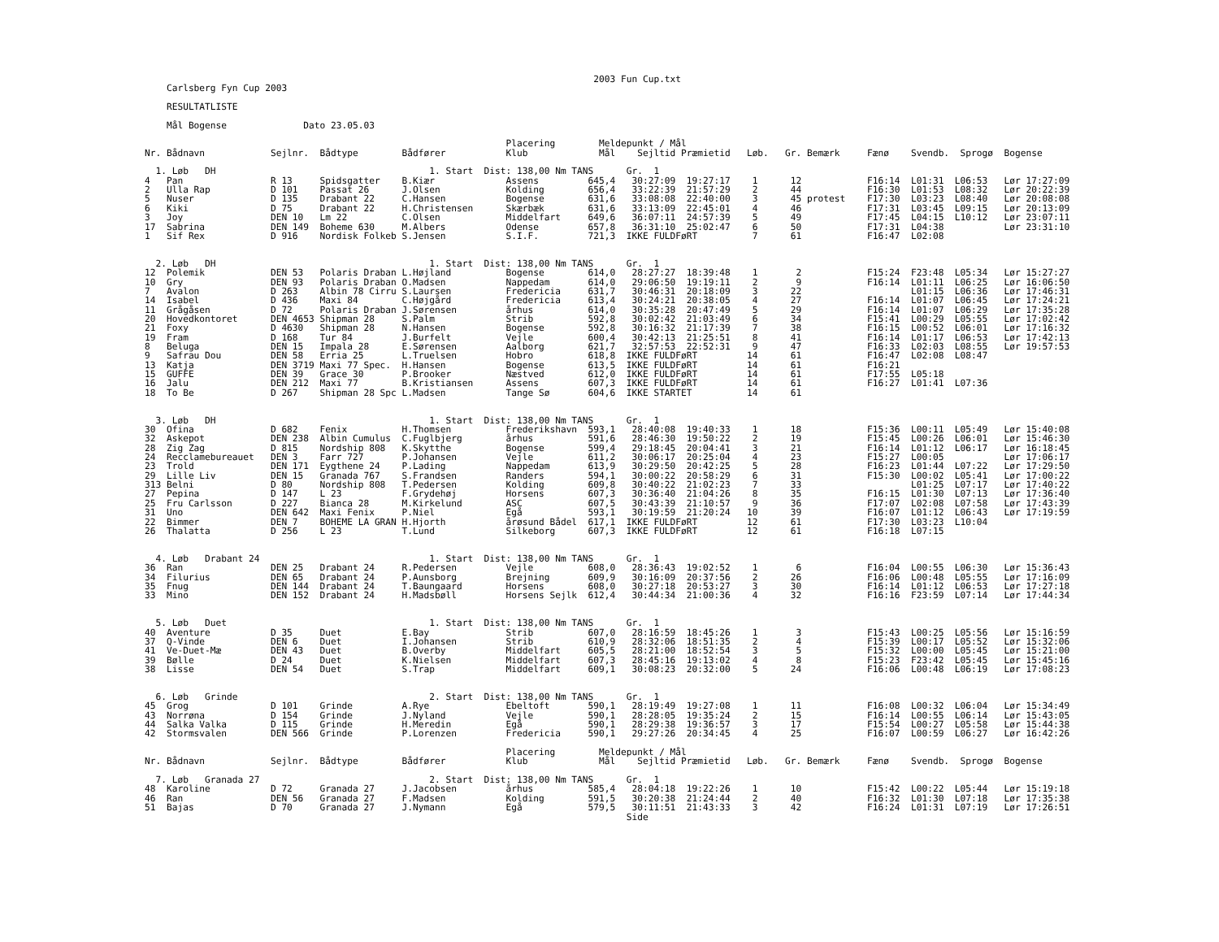2003 Fun Cup.txt
    Carlsberg Fyn Cup 2003

    RESULTATLISTE

    Mål Bogense              Dato 23.05.03

                                                                  Placering        Meldepunkt / Mål
Nr. Bådnavn            Sejlnr.  Bådtype        Bådfører           Klub             Mål    Sejltid Præmietid   Løb.   Gr. Bemærk     Fænø    Svendb.  Sprogø  Bogense

  1. Løb   DH                                       1. Start  Dist: 138,00 Nm TANS      Gr.  1
4   Pan                R 13     Spidsgatter    B.Kiær             Assens         645,4   30:27:09  19:27:17    1      12            F16:14  L01:31  L06:53   Lør 17:27:09
2   Ulla Rap           D 101    Passat 26      J.Olsen            Kolding        656,4   33:22:39  21:57:29    2      44            F16:30  L01:53  L08:32   Lør 20:22:39
5   Nuser              D 135    Drabant 22     C.Hansen           Bogense        631,6   33:08:08  22:40:00    3      45 protest    F17:30  L03:23  L08:40   Lør 20:08:08
6   Kiki               D 75     Drabant 22     H.Christensen      Skærbæk        631,6   33:13:09  22:45:01    4      46            F17:31  L03:45  L09:15   Lør 20:13:09
3   Joy                DEN 10   Lm 22          C.Olsen            Middelfart     649,6   36:07:11  24:57:39    5      49            F17:45  L04:15  L10:12   Lør 23:07:11
17  Sabrina            DEN 149  Boheme 630     M.Albers           Odense         657,8   36:31:10  25:02:47    6      50            F17:31  L04:38           Lør 23:31:10
1   Sif Rex            D 916    Nordisk Folkeb S.Jensen           S.I.F.         721,3  IKKE FULDFøRT          7      61            F16:47  L02:08


  2. Løb   DH                                       1. Start  Dist: 138,00 Nm TANS      Gr.  1
12  Polemik            DEN 53   Polaris Draban L.Højland          Bogense        614,0   28:27:27  18:39:48    1       2            F15:24  F23:48  L05:34   Lør 15:27:27
10  Gry                DEN 93   Polaris Draban O.Madsen           Nappedam       614,0   29:06:50  19:19:11    2       9            F16:14  L01:11  L06:25   Lør 16:06:50
7   Avalon             D 263    Albin 78 Cirru S.Laursen          Fredericia     631,7   30:46:31  20:18:09    3      22                    L01:15  L06:36   Lør 17:46:31
14  Isabel             D 436    Maxi 84        C.Højgård          Fredericia     613,4   30:24:21  20:38:05    4      27            F16:14  L01:07  L06:45   Lør 17:24:21
11  Grågåsen           D 72     Polaris Draban J.Sørensen         århus          614,0   30:35:28  20:47:49    5      29            F16:14  L01:07  L06:29   Lør 17:35:28
20  Hovedkontoret      DEN 4653 Shipman 28     S.Palm             Strib          592,8   30:02:42  21:03:49    6      34            F15:41  L00:29  L05:55   Lør 17:02:42
21  Foxy               D 4630   Shipman 28     N.Hansen           Bogense        592,8   30:16:32  21:17:39    7      38            F16:15  L00:52  L06:01   Lør 17:16:32
19  Fram               D 168    Tur 84         J.Burfelt          Vejle          600,4   30:42:13  21:25:51    8      41            F16:14  L01:17  L06:53   Lør 17:42:13
8   Beluga             DEN 15   Impala 28      E.Sørensen         Aalborg        621,7   32:57:53  22:52:31    9      47            F16:33  L02:03  L08:55   Lør 19:57:53
9   Safrau Dou         DEN 58   Erria 25       L.Truelsen         Hobro          618,8  IKKE FULDFøRT         14      61            F16:47  L02:08  L08:47
13  Katja              DEN 3719 Maxi 77 Spec.  H.Hansen           Bogense        613,5  IKKE FULDFøRT         14      61            F16:21
15  GUFFE              DEN 39   Grace 30       P.Brooker          Næstved        612,0  IKKE FULDFøRT         14      61            F17:55  L05:18
16  Jalu               DEN 212  Maxi 77        B.Kristiansen      Assens         607,3  IKKE FULDFøRT         14      61            F16:27  L01:41  L07:36
18  To Be              D 267    Shipman 28 Spc L.Madsen           Tange Sø       604,6  IKKE STARTET          14      61


  3. Løb   DH                                       1. Start  Dist: 138,00 Nm TANS      Gr.  1
30  Ofina              D 682    Fenix          H.Thomsen          Frederikshavn  593,1   28:40:08  19:40:33    1      18            F15:36  L00:11  L05:49   Lør 15:40:08
32  Askepot            DEN 238  Albin Cumulus  C.Fuglbjerg        århus          591,6   28:46:30  19:50:22    2      19            F15:45  L00:26  L06:01   Lør 15:46:30
28  Zig Zag            D 815    Nordship 808   K.Skytthe          Bogense        599,4   29:18:45  20:04:41    3      21            F16:14  L01:12  L06:17   Lør 16:18:45
24  Recclamebureauet   DEN 3    Farr 727       P.Johansen         Vejle          611,2   30:06:17  20:25:04    4      23            F15:27  L00:05           Lør 17:06:17
23  Trold              DEN 171  Eygthene 24    P.Lading           Nappedam       613,9   30:29:50  20:42:25    5      28            F16:23  L01:44  L07:22   Lør 17:29:50
29  Lille Liv          DEN 15   Granada 767    S.Frandsen         Randers        594,1   30:00:22  20:58:29    6      31            F15:30  L00:02  L05:41   Lør 17:00:22
313 Belni              D 80     Nordship 808   T.Pedersen         Kolding        609,8   30:40:22  21:02:23    7      33                    L01:25  L07:17   Lør 17:40:22
27  Pepina             D 147    L 23           F.Grydehøj         Horsens        607,3   30:36:40  21:04:26    8      35            F16:15  L01:30  L07:13   Lør 17:36:40
25  Fru Carlsson       D 227    Bianca 28      M.Kirkelund        ASC            607,5   30:43:39  21:10:57    9      36            F17:07  L02:08  L07:58   Lør 17:43:39
31  Uno                DEN 642  Maxi Fenix     P.Niel             Egå            593,1   30:19:59  21:20:24   10      39            F16:07  L01:12  L06:43   Lør 17:19:59
22  Bimmer             DEN 7    BOHEME LA GRAN H.Hjorth           årøsund Bådel  617,1  IKKE FULDFøRT         12      61            F17:30  L03:23  L10:04
26  Thalatta           D 256    L 23           T.Lund             Silkeborg      607,3  IKKE FULDFøRT         12      61            F16:18  L07:15


  4. Løb   Drabant 24                               1. Start  Dist: 138,00 Nm TANS      Gr.  1
36  Ran                DEN 25   Drabant 24     R.Pedersen         Vejle          608,0   28:36:43  19:02:52    1       6            F16:04  L00:55  L06:30   Lør 15:36:43
34  Filurius           DEN 65   Drabant 24     P.Aunsborg         Brejning       609,9   30:16:09  20:37:56    2      26            F16:06  L00:48  L05:55   Lør 17:16:09
35  Fnug               DEN 144  Drabant 24     T.Baungaard        Horsens        608,0   30:27:18  20:53:27    3      30            F16:14  L01:12  L06:53   Lør 17:27:18
33  Mino               DEN 152  Drabant 24     H.Madsbøll         Horsens Sejlk  612,4   30:44:34  21:00:36    4      32            F16:16  F23:59  L07:14   Lør 17:44:34


  5. Løb   Duet                                     1. Start  Dist: 138,00 Nm TANS      Gr.  1
40  Aventure           D 35     Duet           E.Bay              Strib          607,0   28:16:59  18:45:26    1       3            F15:43  L00:25  L05:56   Lør 15:16:59
37  Q-Vinde            DEN 6    Duet           I.Johansen         Strib          610,9   28:32:06  18:51:35    2       4            F15:39  L00:17  L05:52   Lør 15:32:06
41  Ve-Duet-Mæ         DEN 43   Duet           B.Overby           Middelfart     605,5   28:21:00  18:52:54    3       5            F15:32  L00:00  L05:45   Lør 15:21:00
39  Bølle              D 24     Duet           K.Nielsen          Middelfart     607,3   28:45:16  19:13:02    4       8            F15:23  F23:42  L05:45   Lør 15:45:16
38  Lisse              DEN 54   Duet           S.Trap             Middelfart     609,1   30:08:23  20:32:00    5      24            F16:06  L00:48  L06:19   Lør 17:08:23


  6. Løb   Grinde                                   2. Start  Dist: 138,00 Nm TANS      Gr.  1
45  Grog               D 101    Grinde         A.Rye              Ebeltoft       590,1   28:19:49  19:27:08    1      11            F16:08  L00:32  L06:04   Lør 15:34:49
43  Norrøna            D 154    Grinde         J.Nyland           Vejle          590,1   28:28:05  19:35:24    2      15            F16:14  L00:55  L06:14   Lør 15:43:05
44  Salka Valka        D 115    Grinde         H.Meredin          Egå            590,1   28:29:38  19:36:57    3      17            F15:54  L00:27  L05:58   Lør 15:44:38
42  Stormsvalen        DEN 566  Grinde         P.Lorenzen         Fredericia     590,1   29:27:26  20:34:45    4      25            F16:07  L00:59  L06:27   Lør 16:42:26

                                                                  Placering        Meldepunkt / Mål
Nr. Bådnavn            Sejlnr.  Bådtype        Bådfører           Klub             Mål    Sejltid Præmietid   Løb.   Gr. Bemærk     Fænø    Svendb.  Sprogø  Bogense

  7. Løb   Granada 27                               2. Start  Dist: 138,00 Nm TANS      Gr.  1
48  Karoline           D 72     Granada 27     J.Jacobsen         århus          585,4   28:04:18  19:22:26    1      10            F15:42  L00:22  L05:44   Lør 15:19:18
46  Ran                DEN 56   Granada 27     F.Madsen           Kolding        591,5   30:20:38  21:24:44    2      40            F16:32  L01:30  L07:18   Lør 17:35:38
51  Bajas              D 70     Granada 27     J.Nymann           Egå            579,5   30:11:51  21:43:33    3      42            F16:24  L01:31  L07:19   Lør 17:26:51
                                                                                        Side